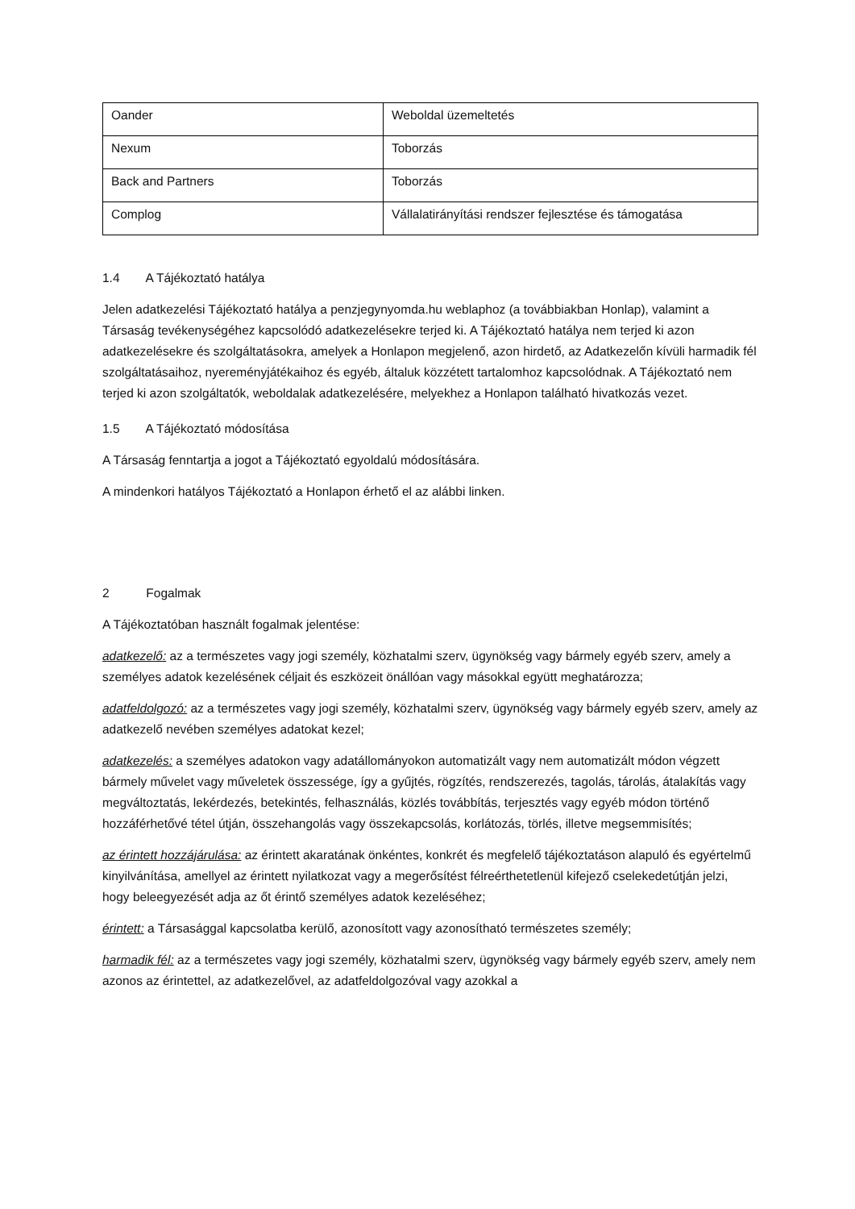| Oander | Weboldal üzemeltetés |
| Nexum | Toborzás |
| Back and Partners | Toborzás |
| Complog | Vállalatirányítási rendszer fejlesztése és támogatása |
1.4 A Tájékoztató hatálya
Jelen adatkezelési Tájékoztató hatálya a penzjegynyomda.hu weblaphoz (a továbbiakban Honlap), valamint a Társaság tevékenységéhez kapcsolódó adatkezelésekre terjed ki. A Tájékoztató hatálya nem terjed ki azon adatkezelésekre és szolgáltatásokra, amelyek a Honlapon megjelenő, azon hirdető, az Adatkezelőn kívüli harmadik fél szolgáltatásaihoz, nyereményjátékaihoz és egyéb, általuk közzétett tartalomhoz kapcsolódnak. A Tájékoztató nem terjed ki azon szolgáltatók, weboldalak adatkezelésére, melyekhez a Honlapon található hivatkozás vezet.
1.5 A Tájékoztató módosítása
A Társaság fenntartja a jogot a Tájékoztató egyoldalú módosítására.
A mindenkori hatályos Tájékoztató a Honlapon érhető el az alábbi linken.
2 Fogalmak
A Tájékoztatóban használt fogalmak jelentése:
adatkezelő: az a természetes vagy jogi személy, közhatalmi szerv, ügynökség vagy bármely egyéb szerv, amely a személyes adatok kezelésének céljait és eszközeit önállóan vagy másokkal együtt meghatározza;
adatfeldolgozó: az a természetes vagy jogi személy, közhatalmi szerv, ügynökség vagy bármely egyéb szerv, amely az adatkezelő nevében személyes adatokat kezel;
adatkezelés: a személyes adatokon vagy adatállományokon automatizált vagy nem automatizált módon végzett bármely művelet vagy műveletek összessége, így a gyűjtés, rögzítés, rendszerezés, tagolás, tárolás, átalakítás vagy megváltoztatás, lekérdezés, betekintés, felhasználás, közlés továbbítás, terjesztés vagy egyéb módon történő hozzáférhetővé tétel útján, összehangolás vagy összekapcsolás, korlátozás, törlés, illetve megsemmisítés;
az érintett hozzájárulása: az érintett akaratának önkéntes, konkrét és megfelelő tájékoztatáson alapuló és egyértelmű kinyilvánítása, amellyel az érintett nyilatkozat vagy a megerősítést félreérthetetlenül kifejező cselekedetútján jelzi, hogy beleegyezését adja az őt érintő személyes adatok kezeléséhez;
érintett: a Társasággal kapcsolatba kerülő, azonosított vagy azonosítható természetes személy;
harmadik fél: az a természetes vagy jogi személy, közhatalmi szerv, ügynökség vagy bármely egyéb szerv, amely nem azonos az érintettel, az adatkezelővel, az adatfeldolgozóval vagy azokkal a